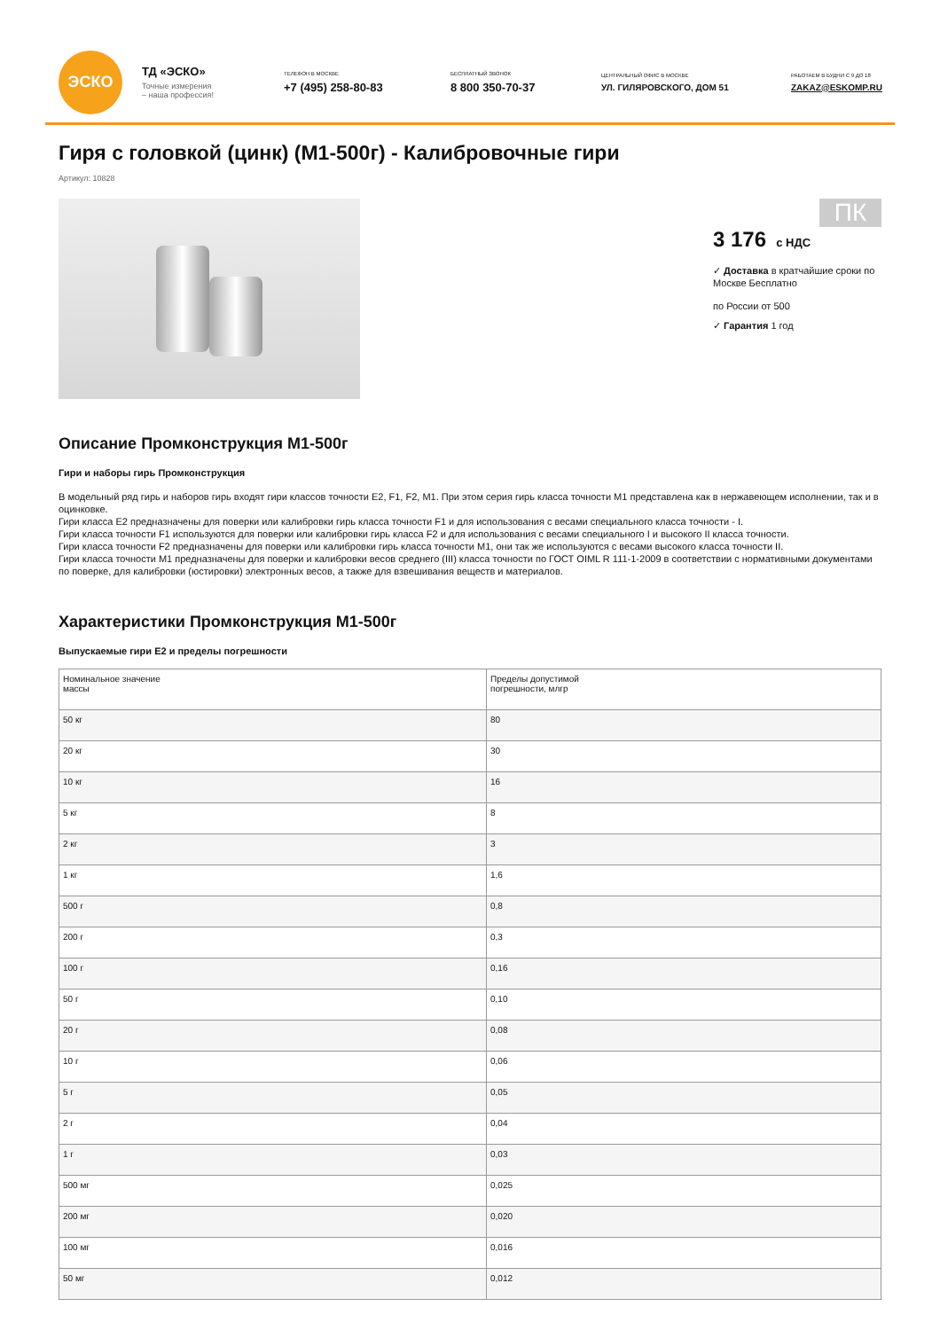ЭСКО
ТД «ЭСКО»
Точные измерения
– наша профессия!
ТЕЛЕФОН В МОСКВЕ
+7 (495) 258-80-83
БЕСПЛАТНЫЙ ЗВОНОК
8 800 350-70-37
ЦЕНТРАЛЬНЫЙ ОФИС В МОСКВЕ
УЛ. ГИЛЯРОВСКОГО, ДОМ 51
РАБОТАЕМ В БУДНИ С 9 ДО 18
ZAKAZ@ESKOMP.RU
Гиря с головкой (цинк) (М1-500г) - Калибровочные гири
Артикул: 10828
ПК
3 176 с НДС
✓ Доставка в кратчайшие сроки по Москве Бесплатно
по России от 500
✓ Гарантия 1 год
Описание Промконструкция М1-500г
Гири и наборы гирь Промконструкция
В модельный ряд гирь и наборов гирь входят гири классов точности E2, F1, F2, M1. При этом серия гирь класса точности М1 представлена как в нержавеющем исполнении, так и в оцинковке.
Гири класса Е2 предназначены для поверки или калибровки гирь класса точности F1 и для использования с весами специального класса точности - I.
Гири класса точности F1 используются для поверки или калибровки гирь класса F2 и для использования с весами специального I и высокого II класса точности.
Гири класса точности F2 предназначены для поверки или калибровки гирь класса точности М1, они так же используются с весами высокого класса точности II.
Гири класса точности М1 предназначены для поверки и калибровки весов среднего (III) класса точности по ГОСТ OIML R 111-1-2009 в соответствии с нормативными документами по поверке, для калибровки (юстировки) электронных весов, а также для взвешивания веществ и материалов.
Характеристики Промконструкция М1-500г
Выпускаемые гири Е2 и пределы погрешности
| Номинальное значение массы | Пределы допустимой погрешности, млгр |
| --- | --- |
| 50 кг | 80 |
| 20 кг | 30 |
| 10 кг | 16 |
| 5 кг | 8 |
| 2 кг | 3 |
| 1 кг | 1,6 |
| 500 г | 0,8 |
| 200 г | 0,3 |
| 100 г | 0,16 |
| 50 г | 0,10 |
| 20 г | 0,08 |
| 10 г | 0,06 |
| 5 г | 0,05 |
| 2 г | 0,04 |
| 1 г | 0,03 |
| 500 мг | 0,025 |
| 200 мг | 0,020 |
| 100 мг | 0,016 |
| 50 мг | 0,012 |